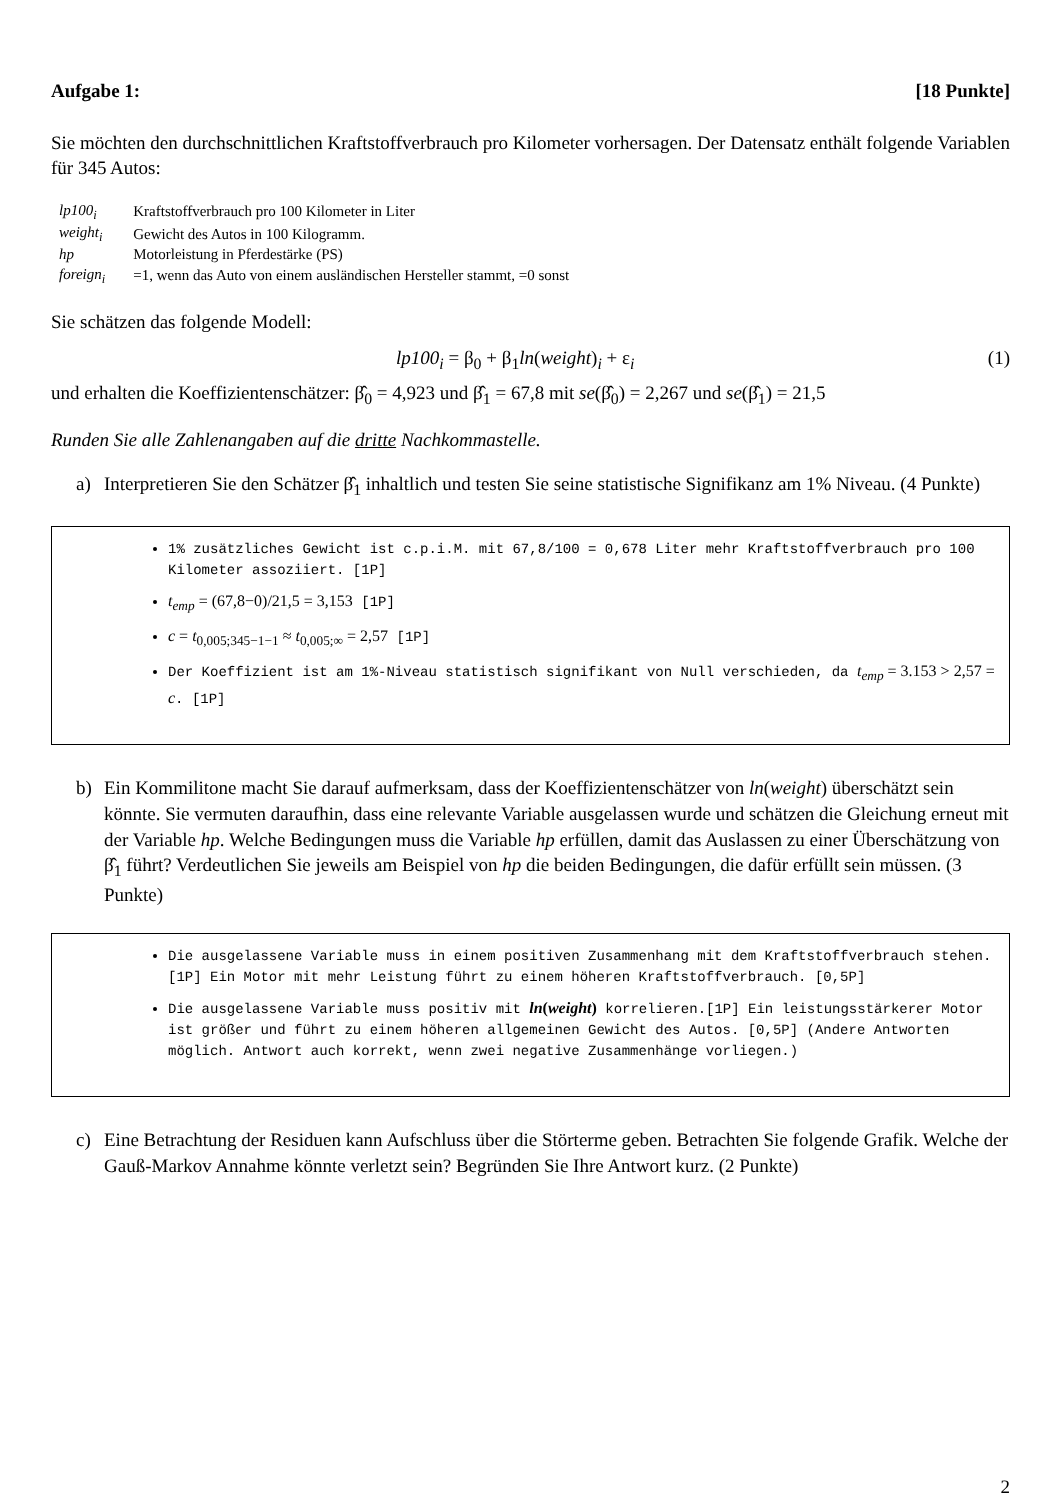Aufgabe 1: [18 Punkte]
Sie möchten den durchschnittlichen Kraftstoffverbrauch pro Kilometer vorhersagen. Der Datensatz enthält folgende Variablen für 345 Autos:
| lp100<sub>i</sub> | Kraftstoffverbrauch pro 100 Kilometer in Liter |
| weight<sub>i</sub> | Gewicht des Autos in 100 Kilogramm. |
| hp | Motorleistung in Pferdestärke (PS) |
| foreign<sub>i</sub> | =1, wenn das Auto von einem ausländischen Hersteller stammt, =0 sonst |
Sie schätzen das folgende Modell:
lp100<sub>i</sub> = β<sub>0</sub> + β<sub>1</sub>ln(weight)<sub>i</sub> + ε<sub>i</sub> (1)
und erhalten die Koeffizientenschätzer: β̂<sub>0</sub> = 4,923 und β̂<sub>1</sub> = 67,8 mit se(β̂<sub>0</sub>) = 2,267 und se(β̂<sub>1</sub>) = 21,5
Runden Sie alle Zahlenangaben auf die dritte Nachkommastelle.
a) Interpretieren Sie den Schätzer β̂<sub>1</sub> inhaltlich und testen Sie seine statistische Signifikanz am 1% Niveau. (4 Punkte)
1% zusätzliches Gewicht ist c.p.i.M. mit 67,8/100 = 0,678 Liter mehr Kraftstoffverbrauch pro 100 Kilometer assoziiert. [1P]
t<sub>emp</sub> = (67,8−0)/21,5 = 3,153 [1P]
c = t<sub>0,005;345−1−1</sub> ≈ t<sub>0,005;∞</sub> = 2,57 [1P]
Der Koeffizient ist am 1%-Niveau statistisch signifikant von Null verschieden, da t<sub>emp</sub> = 3.153 > 2,57 = c. [1P]
b) Ein Kommilitone macht Sie darauf aufmerksam, dass der Koeffizientenschätzer von ln(weight) überschätzt sein könnte. Sie vermuten daraufhin, dass eine relevante Variable ausgelassen wurde und schätzen die Gleichung erneut mit der Variable hp. Welche Bedingungen muss die Variable hp erfüllen, damit das Auslassen zu einer Überschätzung von β̂<sub>1</sub> führt? Verdeutlichen Sie jeweils am Beispiel von hp die beiden Bedingungen, die dafür erfüllt sein müssen. (3 Punkte)
Die ausgelassene Variable muss in einem positiven Zusammenhang mit dem Kraftstoffverbrauch stehen. [1P] Ein Motor mit mehr Leistung führt zu einem höheren Kraftstoffverbrauch. [0,5P]
Die ausgelassene Variable muss positiv mit ln(weight) korrelieren.[1P] Ein leistungsstärkerer Motor ist größer und führt zu einem höheren allgemeinen Gewicht des Autos. [0,5P] (Andere Antworten möglich. Antwort auch korrekt, wenn zwei negative Zusammenhänge vorliegen.)
c) Eine Betrachtung der Residuen kann Aufschluss über die Störterme geben. Betrachten Sie folgende Grafik. Welche der Gauß-Markov Annahme könnte verletzt sein? Begründen Sie Ihre Antwort kurz. (2 Punkte)
2